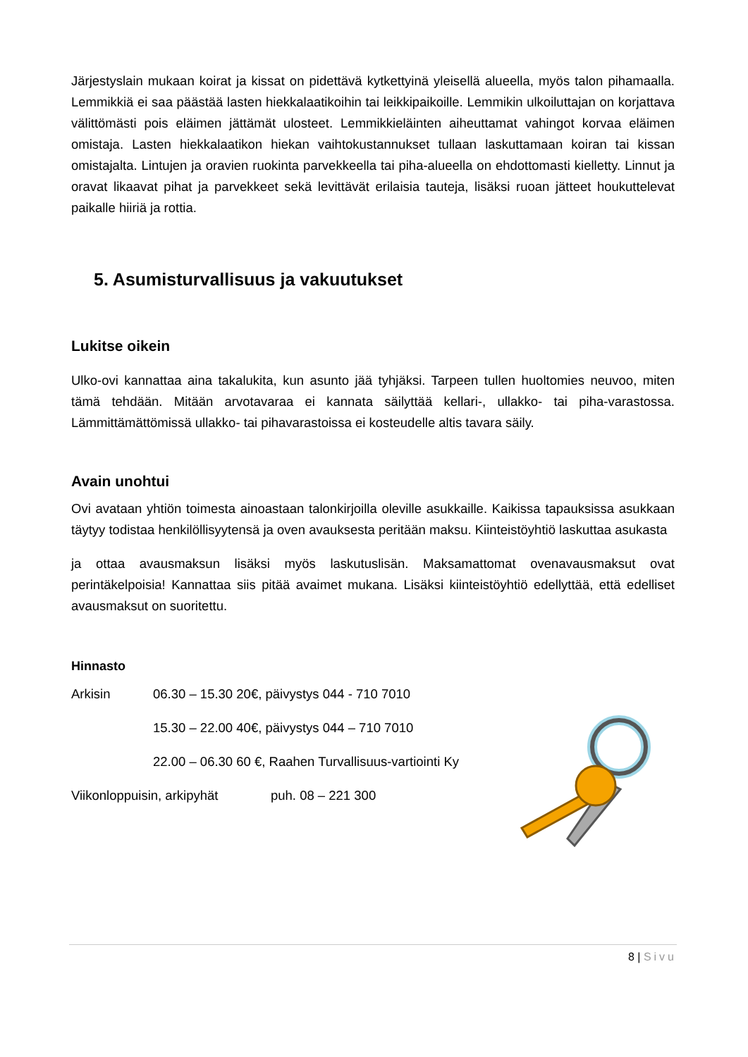Järjestyslain mukaan koirat ja kissat on pidettävä kytkettyinä yleisellä alueella, myös talon pihamaalla. Lemmikkiä ei saa päästää lasten hiekkalaatikoihin tai leikkipaikoille. Lemmikin ulkoiluttajan on korjattava välittömästi pois eläimen jättämät ulosteet. Lemmikkieläinten aiheuttamat vahingot korvaa eläimen omistaja. Lasten hiekkalaatikon hiekan vaihtokustannukset tullaan laskuttamaan koiran tai kissan omistajalta. Lintujen ja oravien ruokinta parvekkeella tai piha-alueella on ehdottomasti kielletty. Linnut ja oravat likaavat pihat ja parvekkeet sekä levittävät erilaisia tauteja, lisäksi ruoan jätteet houkuttelevat paikalle hiiriä ja rottia.
5. Asumisturvallisuus ja vakuutukset
Lukitse oikein
Ulko-ovi kannattaa aina takalukita, kun asunto jää tyhjäksi. Tarpeen tullen huoltomies neuvoo, miten tämä tehdään. Mitään arvotavaraa ei kannata säilyttää kellari-, ullakko- tai piha-varastossa. Lämmittämättömissä ullakko- tai pihavarastoissa ei kosteudelle altis tavara säily.
Avain unohtui
Ovi avataan yhtiön toimesta ainoastaan talonkirjoilla oleville asukkaille. Kaikissa tapauksissa asukkaan täytyy todistaa henkilöllisyytensä ja oven avauksesta peritään maksu. Kiinteistöyhtiö laskuttaa asukasta
ja ottaa avausmaksun lisäksi myös laskutuslisän. Maksamattomat ovenavausmaksut ovat perintäkelpoisia! Kannattaa siis pitää avaimet mukana. Lisäksi kiinteistöyhtiö edellyttää, että edelliset avausmaksut on suoritettu.
Hinnasto
Arkisin 06.30 – 15.30 20€, päivystys 044 - 710 7010
15.30 – 22.00 40€, päivystys 044 – 710 7010
22.00 – 06.30 60 €, Raahen Turvallisuus-vartiointi Ky
Viikonloppuisin, arkipyhät puh. 08 – 221 300
8 | Sivu